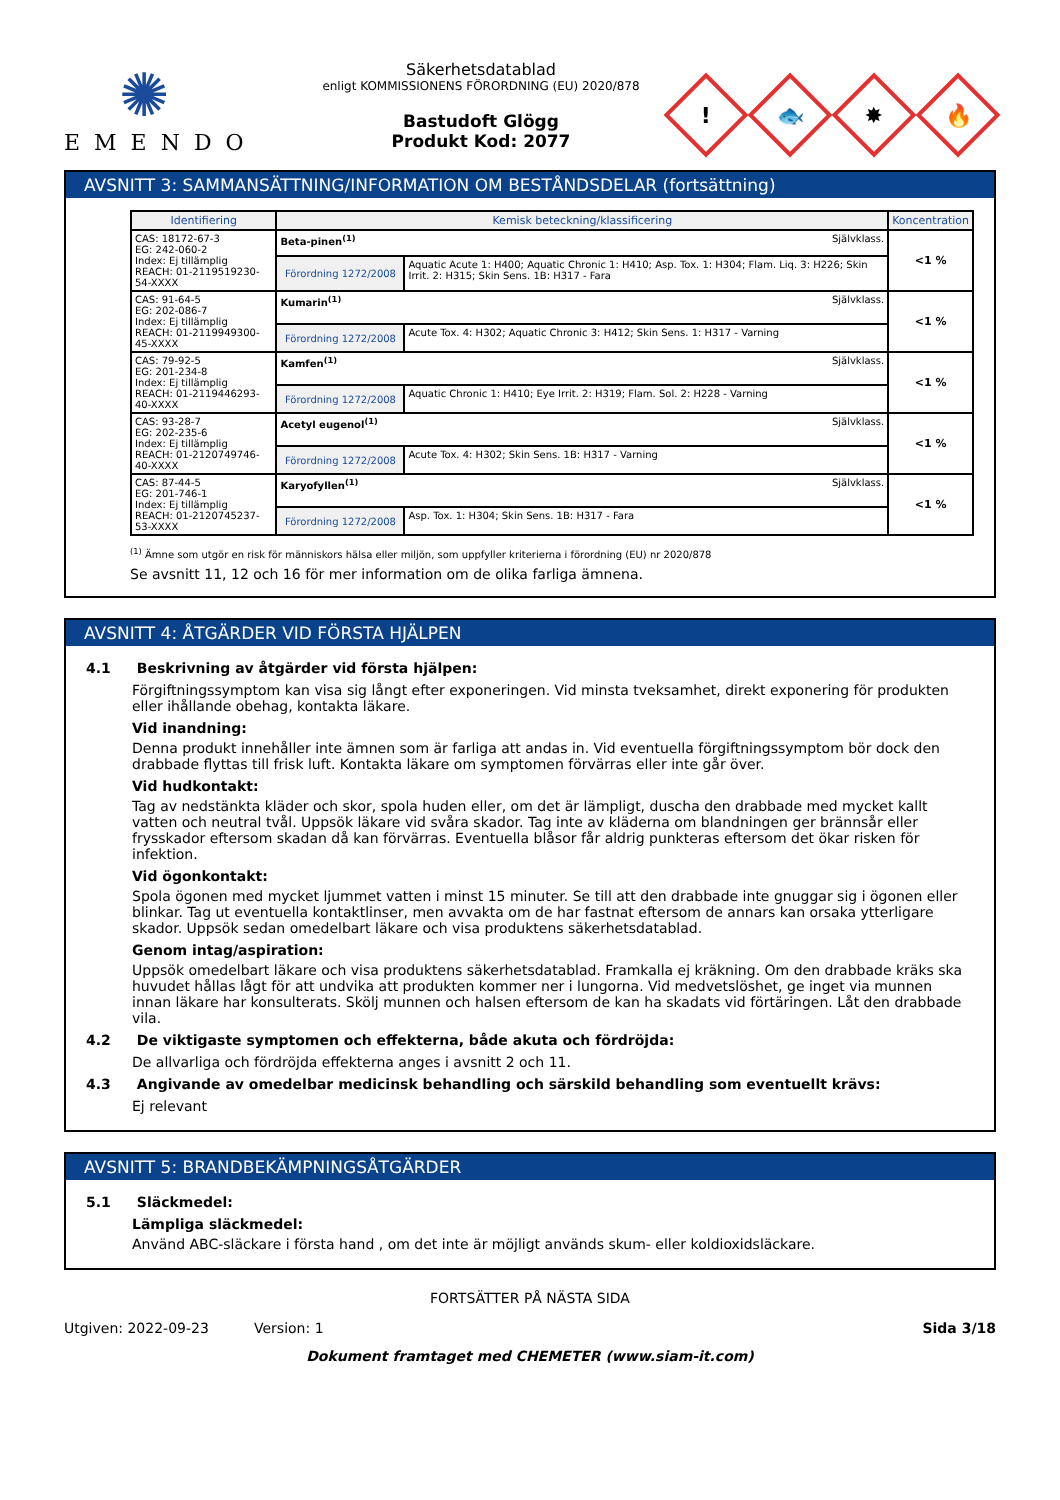✺
EMENDO
Säkerhetsdatablad
enligt KOMMISSIONENS FÖRORDNING (EU) 2020/878
Bastudoft Glögg
Produkt Kod: 2077
!
🐟
✸
🔥
AVSNITT 3: SAMMANSÄTTNING/INFORMATION OM BESTÅNDSDELAR (fortsättning)
| Identifiering | Kemisk beteckning/klassificering | | Koncentration |
| --- | --- | --- | --- |
| CAS: 18172-67-3 EG: 242-060-2 Index: Ej tillämplig REACH: 01-2119519230-54-XXXX | Beta-pinen<sup>(1)</sup> Självklass. | | <1 % |
| | Förordning 1272/2008 | Aquatic Acute 1: H400; Aquatic Chronic 1: H410; Asp. Tox. 1: H304; Flam. Liq. 3: H226; Skin Irrit. 2: H315; Skin Sens. 1B: H317 - Fara | |
| CAS: 91-64-5 EG: 202-086-7 Index: Ej tillämplig REACH: 01-2119949300-45-XXXX | Kumarin<sup>(1)</sup> Självklass. | | <1 % |
| | Förordning 1272/2008 | Acute Tox. 4: H302; Aquatic Chronic 3: H412; Skin Sens. 1: H317 - Varning | |
| CAS: 79-92-5 EG: 201-234-8 Index: Ej tillämplig REACH: 01-2119446293-40-XXXX | Kamfen<sup>(1)</sup> Självklass. | | <1 % |
| | Förordning 1272/2008 | Aquatic Chronic 1: H410; Eye Irrit. 2: H319; Flam. Sol. 2: H228 - Varning | |
| CAS: 93-28-7 EG: 202-235-6 Index: Ej tillämplig REACH: 01-2120749746-40-XXXX | Acetyl eugenol<sup>(1)</sup> Självklass. | | <1 % |
| | Förordning 1272/2008 | Acute Tox. 4: H302; Skin Sens. 1B: H317 - Varning | |
| CAS: 87-44-5 EG: 201-746-1 Index: Ej tillämplig REACH: 01-2120745237-53-XXXX | Karyofyllen<sup>(1)</sup> Självklass. | | <1 % |
| | Förordning 1272/2008 | Asp. Tox. 1: H304; Skin Sens. 1B: H317 - Fara | |
<sup>(1)</sup> Ämne som utgör en risk för människors hälsa eller miljön, som uppfyller kriterierna i förordning (EU) nr 2020/878
Se avsnitt 11, 12 och 16 för mer information om de olika farliga ämnena.
AVSNITT 4: ÅTGÄRDER VID FÖRSTA HJÄLPEN
4.1 Beskrivning av åtgärder vid första hjälpen:
Förgiftningssymptom kan visa sig långt efter exponeringen. Vid minsta tveksamhet, direkt exponering för produkten eller ihållande obehag, kontakta läkare.
Vid inandning:
Denna produkt innehåller inte ämnen som är farliga att andas in. Vid eventuella förgiftningssymptom bör dock den drabbade flyttas till frisk luft. Kontakta läkare om symptomen förvärras eller inte går över.
Vid hudkontakt:
Tag av nedstänkta kläder och skor, spola huden eller, om det är lämpligt, duscha den drabbade med mycket kallt vatten och neutral tvål. Uppsök läkare vid svåra skador. Tag inte av kläderna om blandningen ger brännsår eller frysskador eftersom skadan då kan förvärras. Eventuella blåsor får aldrig punkteras eftersom det ökar risken för infektion.
Vid ögonkontakt:
Spola ögonen med mycket ljummet vatten i minst 15 minuter. Se till att den drabbade inte gnuggar sig i ögonen eller blinkar. Tag ut eventuella kontaktlinser, men avvakta om de har fastnat eftersom de annars kan orsaka ytterligare skador. Uppsök sedan omedelbart läkare och visa produktens säkerhetsdatablad.
Genom intag/aspiration:
Uppsök omedelbart läkare och visa produktens säkerhetsdatablad. Framkalla ej kräkning. Om den drabbade kräks ska huvudet hållas lågt för att undvika att produkten kommer ner i lungorna. Vid medvetslöshet, ge inget via munnen innan läkare har konsulterats. Skölj munnen och halsen eftersom de kan ha skadats vid förtäringen. Låt den drabbade vila.
4.2 De viktigaste symptomen och effekterna, både akuta och fördröjda:
De allvarliga och fördröjda effekterna anges i avsnitt 2 och 11.
4.3 Angivande av omedelbar medicinsk behandling och särskild behandling som eventuellt krävs:
Ej relevant
AVSNITT 5: BRANDBEKÄMPNINGSÅTGÄRDER
5.1 Släckmedel:
Lämpliga släckmedel:
Använd ABC-släckare i första hand , om det inte är möjligt används skum- eller koldioxidsläckare.
FORTSÄTTER PÅ NÄSTA SIDA
Utgiven: 2022-09-23 Version: 1 Sida 3/18
Dokument framtaget med CHEMETER (www.siam-it.com)